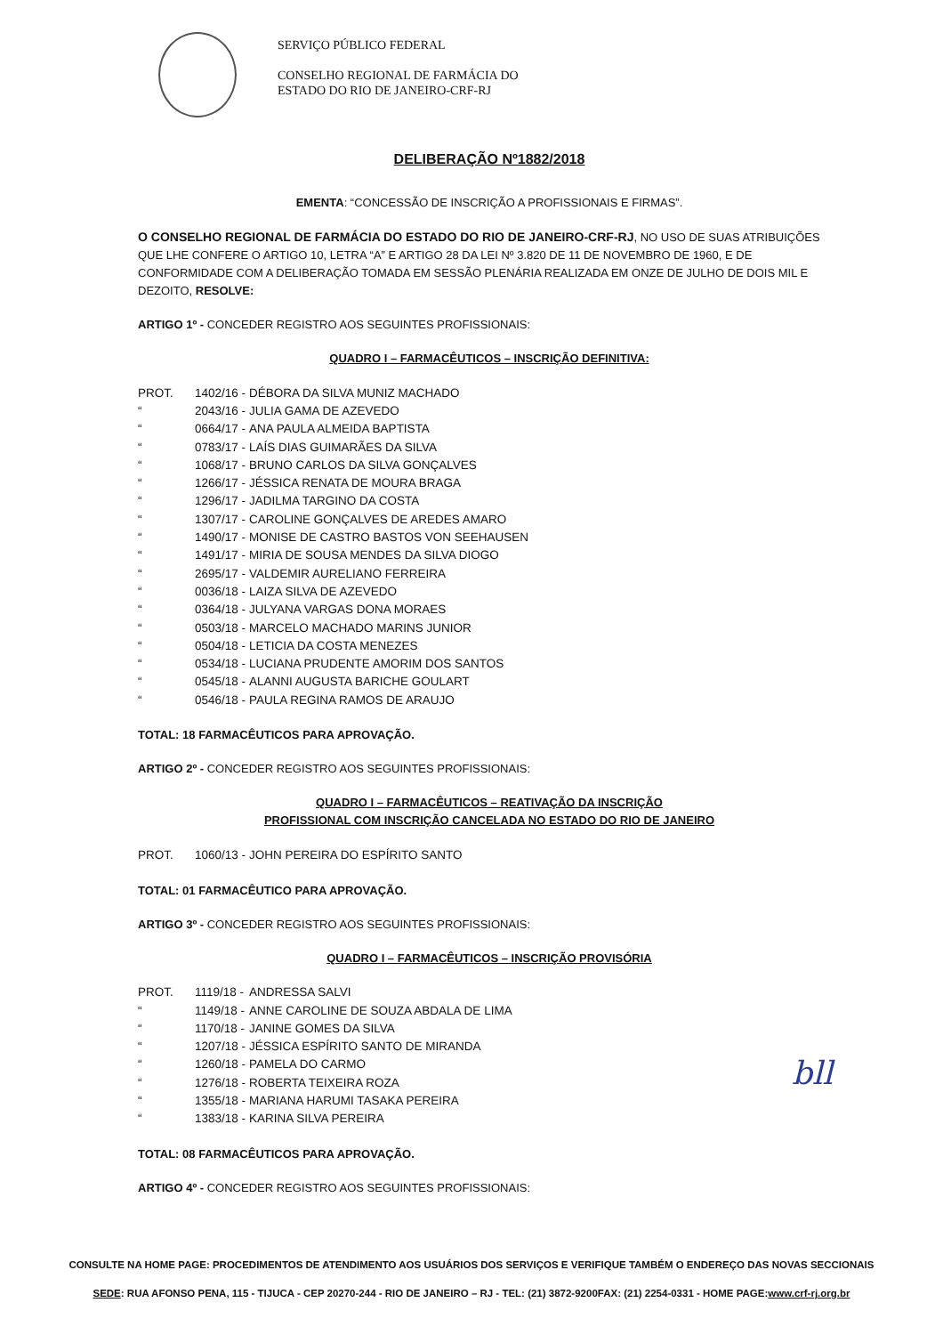SERVIÇO PÚBLICO FEDERAL
CONSELHO REGIONAL DE FARMÁCIA DO
ESTADO DO RIO DE JANEIRO-CRF-RJ
DELIBERAÇÃO Nº1882/2018
EMENTA: “CONCESSÃO DE INSCRIÇÃO A PROFISSIONAIS E FIRMAS”.
O CONSELHO REGIONAL DE FARMÁCIA DO ESTADO DO RIO DE JANEIRO-CRF-RJ, NO USO DE SUAS ATRIBUIÇÕES QUE LHE CONFERE O ARTIGO 10, LETRA “A” E ARTIGO 28 DA LEI Nº 3.820 DE 11 DE NOVEMBRO DE 1960, E DE CONFORMIDADE COM A DELIBERAÇÃO TOMADA EM SESSÃO PLENÁRIA REALIZADA EM ONZE DE JULHO DE DOIS MIL E DEZOITO, RESOLVE:
ARTIGO 1º - CONCEDER REGISTRO AOS SEGUINTES PROFISSIONAIS:
QUADRO I – FARMACÊUTICOS – INSCRIÇÃO DEFINITIVA:
| PROT. | 1402/16 - | DÉBORA DA SILVA MUNIZ MACHADO |
| “ | 2043/16 - | JULIA GAMA DE AZEVEDO |
| “ | 0664/17 - | ANA PAULA ALMEIDA BAPTISTA |
| “ | 0783/17 - | LAÍS DIAS GUIMARÃES DA SILVA |
| “ | 1068/17 - | BRUNO CARLOS DA SILVA GONÇALVES |
| “ | 1266/17 - | JÉSSICA RENATA DE MOURA BRAGA |
| “ | 1296/17 - | JADILMA TARGINO DA COSTA |
| “ | 1307/17 - | CAROLINE GONÇALVES DE AREDES AMARO |
| “ | 1490/17 - | MONISE DE CASTRO BASTOS VON SEEHAUSEN |
| “ | 1491/17 - | MIRIA DE SOUSA MENDES DA SILVA DIOGO |
| “ | 2695/17 - | VALDEMIR AURELIANO FERREIRA |
| “ | 0036/18 - | LAIZA SILVA DE AZEVEDO |
| “ | 0364/18 - | JULYANA VARGAS DONA MORAES |
| “ | 0503/18 - | MARCELO MACHADO MARINS JUNIOR |
| “ | 0504/18 - | LETICIA DA COSTA MENEZES |
| “ | 0534/18 - | LUCIANA PRUDENTE AMORIM DOS SANTOS |
| “ | 0545/18 - | ALANNI AUGUSTA BARICHE GOULART |
| “ | 0546/18 - | PAULA REGINA RAMOS DE ARAUJO |
TOTAL: 18 FARMACÊUTICOS PARA APROVAÇÃO.
ARTIGO 2º - CONCEDER REGISTRO AOS SEGUINTES PROFISSIONAIS:
QUADRO I – FARMACÊUTICOS – REATIVAÇÃO DA INSCRIÇÃO
PROFISSIONAL COM INSCRIÇÃO CANCELADA NO ESTADO DO RIO DE JANEIRO
| PROT. | 1060/13 - | JOHN PEREIRA DO ESPÍRITO SANTO |
TOTAL: 01 FARMACÊUTICO PARA APROVAÇÃO.
ARTIGO 3º - CONCEDER REGISTRO AOS SEGUINTES PROFISSIONAIS:
QUADRO I – FARMACÊUTICOS – INSCRIÇÃO PROVISÓRIA
| PROT. | 1119/18 - | ANDRESSA SALVI |
| “ | 1149/18 - | ANNE CAROLINE DE SOUZA ABDALA DE LIMA |
| “ | 1170/18 - | JANINE GOMES DA SILVA |
| “ | 1207/18 - | JÉSSICA ESPÍRITO SANTO DE MIRANDA |
| “ | 1260/18 - | PAMELA DO CARMO |
| “ | 1276/18 - | ROBERTA TEIXEIRA ROZA |
| “ | 1355/18 - | MARIANA HARUMI TASAKA PEREIRA |
| “ | 1383/18 - | KARINA SILVA PEREIRA |
TOTAL: 08 FARMACÊUTICOS PARA APROVAÇÃO.
ARTIGO 4º - CONCEDER REGISTRO AOS SEGUINTES PROFISSIONAIS:
bll
CONSULTE NA HOME PAGE: PROCEDIMENTOS DE ATENDIMENTO AOS USUÁRIOS DOS SERVIÇOS E VERIFIQUE TAMBÉM O ENDEREÇO DAS NOVAS SECCIONAIS
SEDE: RUA AFONSO PENA, 115 - TIJUCA - CEP 20270-244 - RIO DE JANEIRO – RJ - TEL: (21) 3872-9200FAX: (21) 2254-0331 - HOME PAGE:www.crf-rj.org.br